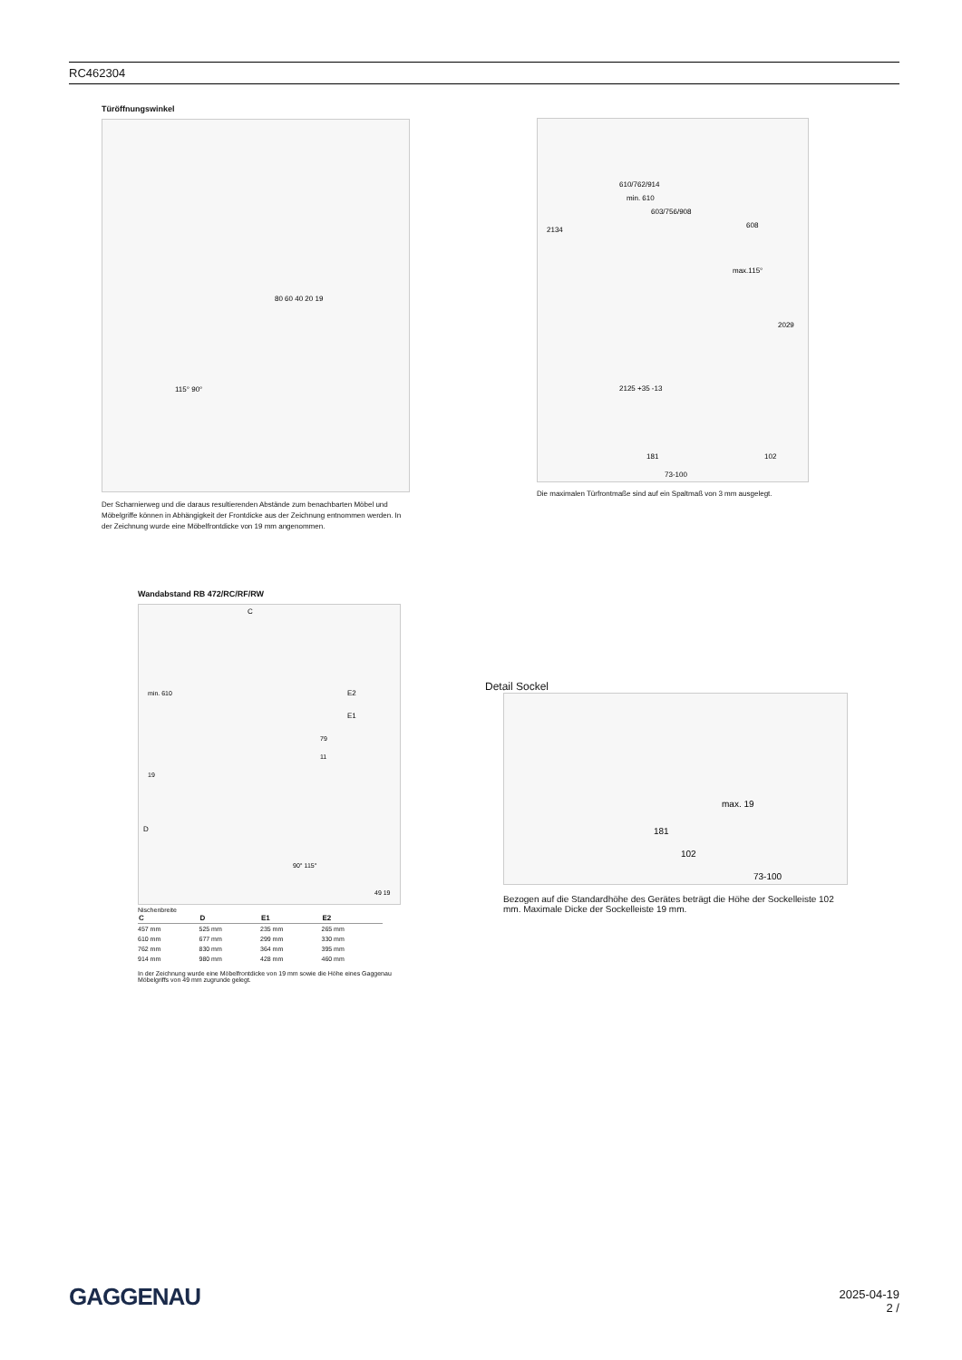RC462304
Türöffnungswinkel
115° 90°
80 60 40 20 19
Der Scharnierweg und die daraus resultierenden Abstände zum benachbarten Möbel und Möbelgriffe können in Abhängigkeit der Frontdicke aus der Zeichnung entnommen werden. In der Zeichnung wurde eine Möbelfrontdicke von 19 mm angenommen.
2134
610/762/914
min. 610
603/756/908
608
max.115°
2029
2125 +35 -13
181
102
73-100
Die maximalen Türfrontmaße sind auf ein Spaltmaß von 3 mm ausgelegt.
Wandabstand RB 472/RC/RF/RW
C
min. 610
E2
E1
79
11
19
D
90° 115°
49 19
Nischenbreite
| C | D | E1 | E2 |
| --- | --- | --- | --- |
| 457 mm | 525 mm | 235 mm | 265 mm |
| 610 mm | 677 mm | 299 mm | 330 mm |
| 762 mm | 830 mm | 364 mm | 395 mm |
| 914 mm | 980 mm | 428 mm | 460 mm |
In der Zeichnung wurde eine Möbelfrontdicke von 19 mm sowie die Höhe eines Gaggenau Möbelgriffs von 49 mm zugrunde gelegt.
Detail Sockel
max. 19
181
102
73-100
Bezogen auf die Standardhöhe des Gerätes beträgt die Höhe der Sockelleiste 102 mm. Maximale Dicke der Sockelleiste 19 mm.
GAGGENAU
2025-04-19
2 /